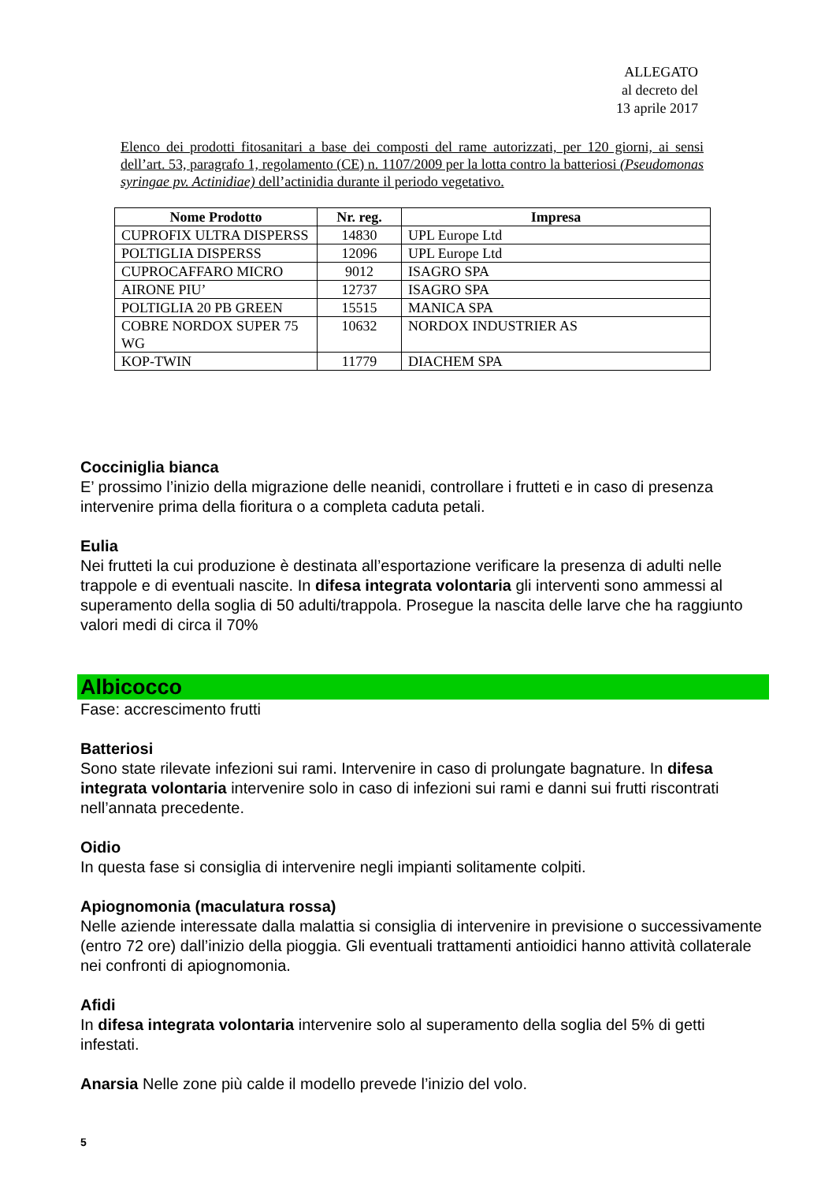ALLEGATO
al decreto del
13 aprile 2017
Elenco dei prodotti fitosanitari a base dei composti del rame autorizzati, per 120 giorni, ai sensi dell’art. 53, paragrafo 1, regolamento (CE) n. 1107/2009 per la lotta contro la batteriosi (Pseudomonas syringae pv. Actinidiae) dell’actinidia durante il periodo vegetativo.
| Nome Prodotto | Nr. reg. | Impresa |
| --- | --- | --- |
| CUPROFIX ULTRA DISPERSS | 14830 | UPL Europe Ltd |
| POLTIGLIA DISPERSS | 12096 | UPL Europe Ltd |
| CUPROCAFFARO MICRO | 9012 | ISAGRO SPA |
| AIRONE PIU’ | 12737 | ISAGRO SPA |
| POLTIGLIA 20 PB GREEN | 15515 | MANICA SPA |
| COBRE NORDOX SUPER 75 WG | 10632 | NORDOX INDUSTRIER AS |
| KOP-TWIN | 11779 | DIACHEM SPA |
Cocciniglia bianca
E’ prossimo l’inizio della migrazione delle neanidi, controllare i frutteti e in caso di presenza intervenire prima della fioritura o a completa caduta petali.
Eulia
Nei frutteti la cui produzione è destinata all’esportazione verificare la presenza di adulti nelle trappole e di eventuali nascite. In difesa integrata volontaria gli interventi sono ammessi al superamento della soglia di 50 adulti/trappola. Prosegue la nascita delle larve che ha raggiunto valori medi di circa il 70%
Albicocco
Fase: accrescimento frutti
Batteriosi
Sono state rilevate infezioni sui rami. Intervenire in caso di prolungate bagnature. In difesa integrata volontaria intervenire solo in caso di infezioni sui rami e danni sui frutti riscontrati nell’annata precedente.
Oidio
In questa fase si consiglia di intervenire negli impianti solitamente colpiti.
Apiognomonia (maculatura rossa)
Nelle aziende interessate dalla malattia si consiglia di intervenire in previsione o successivamente (entro 72 ore) dall’inizio della pioggia. Gli eventuali trattamenti antioidici hanno attività collaterale nei confronti di apiognomonia.
Afidi
In difesa integrata volontaria intervenire solo al superamento della soglia del 5% di getti infestati.
Anarsia Nelle zone più calde il modello prevede l’inizio del volo.
5